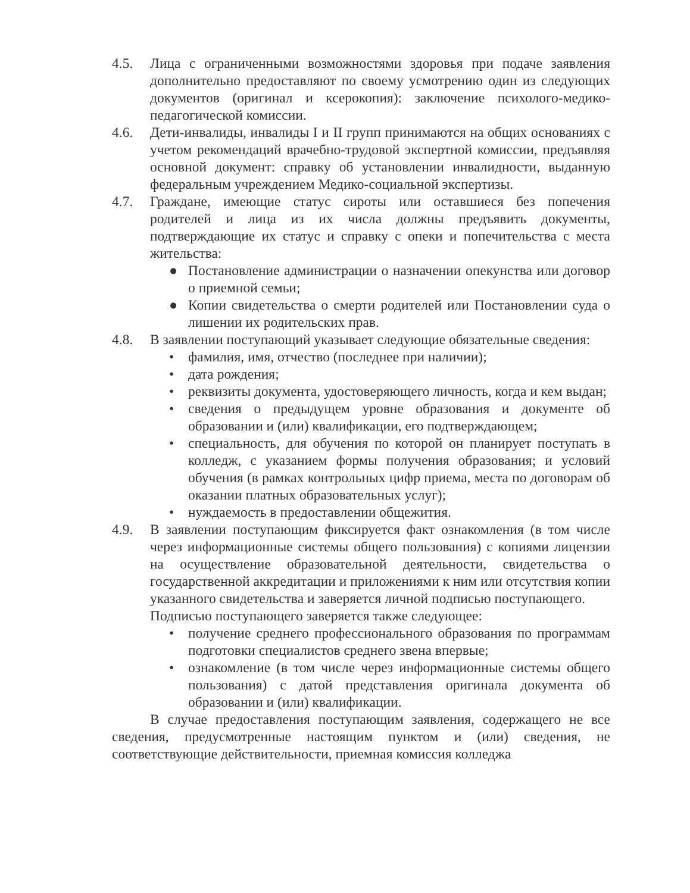4.5. Лица с ограниченными возможностями здоровья при подаче заявления дополнительно предоставляют по своему усмотрению один из следующих документов (оригинал и ксерокопия): заключение психолого-медико-педагогической комиссии.
4.6. Дети-инвалиды, инвалиды I и II групп принимаются на общих основаниях с учетом рекомендаций врачебно-трудовой экспертной комиссии, предъявляя основной документ: справку об установлении инвалидности, выданную федеральным учреждением Медико-социальной экспертизы.
4.7. Граждане, имеющие статус сироты или оставшиеся без попечения родителей и лица из их числа должны предъявить документы, подтверждающие их статус и справку с опеки и попечительства с места жительства:
● Постановление администрации о назначении опекунства или договор о приемной семьи;
● Копии свидетельства о смерти родителей или Постановлении суда о лишении их родительских прав.
4.8. В заявлении поступающий указывает следующие обязательные сведения:
• фамилия, имя, отчество (последнее при наличии);
• дата рождения;
• реквизиты документа, удостоверяющего личность, когда и кем выдан;
• сведения о предыдущем уровне образования и документе об образовании и (или) квалификации, его подтверждающем;
• специальность, для обучения по которой он планирует поступать в колледж, с указанием формы получения образования; и условий обучения (в рамках контрольных цифр приема, места по договорам об оказании платных образовательных услуг);
• нуждаемость в предоставлении общежития.
4.9. В заявлении поступающим фиксируется факт ознакомления (в том числе через информационные системы общего пользования) с копиями лицензии на осуществление образовательной деятельности, свидетельства о государственной аккредитации и приложениями к ним или отсутствия копии указанного свидетельства и заверяется личной подписью поступающего.
Подписью поступающего заверяется также следующее:
• получение среднего профессионального образования по программам подготовки специалистов среднего звена впервые;
• ознакомление (в том числе через информационные системы общего пользования) с датой представления оригинала документа об образовании и (или) квалификации.
В случае предоставления поступающим заявления, содержащего не все сведения, предусмотренные настоящим пунктом и (или) сведения, не соответствующие действительности, приемная комиссия колледжа